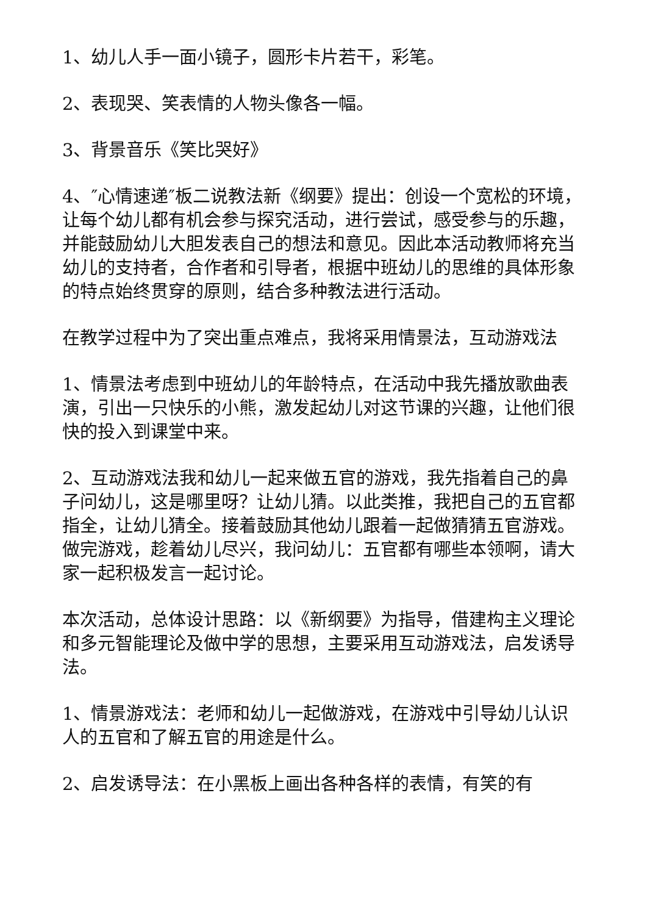1、幼儿人手一面小镜子，圆形卡片若干，彩笔。
2、表现哭、笑表情的人物头像各一幅。
3、背景音乐《笑比哭好》
4、″心情速递″板二说教法新《纲要》提出：创设一个宽松的环境，让每个幼儿都有机会参与探究活动，进行尝试，感受参与的乐趣，并能鼓励幼儿大胆发表自己的想法和意见。因此本活动教师将充当幼儿的支持者，合作者和引导者，根据中班幼儿的思维的具体形象的特点始终贯穿的原则，结合多种教法进行活动。
在教学过程中为了突出重点难点，我将采用情景法，互动游戏法
1、情景法考虑到中班幼儿的年龄特点，在活动中我先播放歌曲表演，引出一只快乐的小熊，激发起幼儿对这节课的兴趣，让他们很快的投入到课堂中来。
2、互动游戏法我和幼儿一起来做五官的游戏，我先指着自己的鼻子问幼儿，这是哪里呀？让幼儿猜。以此类推，我把自己的五官都指全，让幼儿猜全。接着鼓励其他幼儿跟着一起做猜猜五官游戏。做完游戏，趁着幼儿尽兴，我问幼儿：五官都有哪些本领啊，请大家一起积极发言一起讨论。
本次活动，总体设计思路：以《新纲要》为指导，借建构主义理论和多元智能理论及做中学的思想，主要采用互动游戏法，启发诱导法。
1、情景游戏法：老师和幼儿一起做游戏，在游戏中引导幼儿认识人的五官和了解五官的用途是什么。
2、启发诱导法：在小黑板上画出各种各样的表情，有笑的有